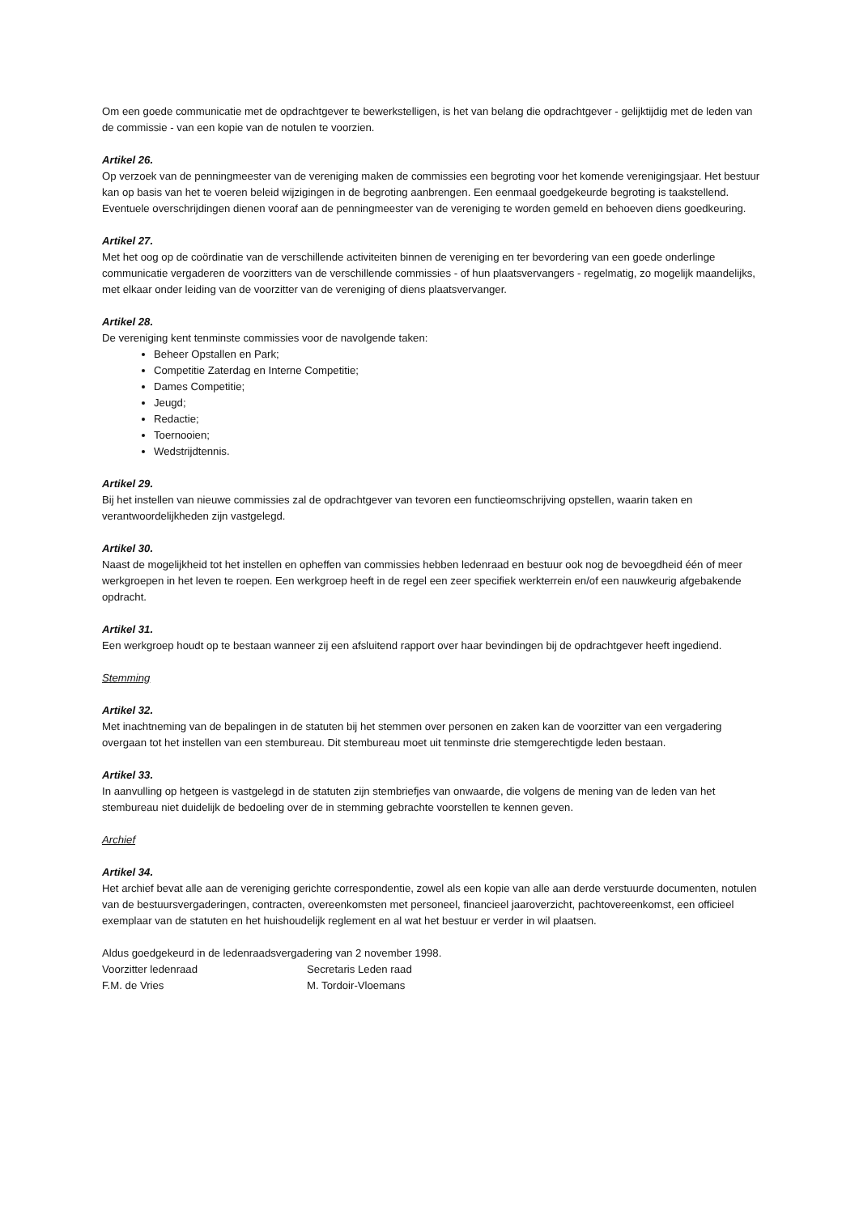Om een goede communicatie met de opdrachtgever te bewerkstelligen, is het van belang die opdrachtgever - gelijktijdig met de leden van de commissie - van een kopie van de notulen te voorzien.
Artikel 26.
Op verzoek van de penningmeester van de vereniging maken de commissies een begroting voor het komende verenigingsjaar. Het bestuur kan op basis van het te voeren beleid wijzigingen in de begroting aanbrengen. Een eenmaal goedgekeurde begroting is taakstellend. Eventuele overschrijdingen dienen vooraf aan de penningmeester van de vereniging te worden gemeld en behoeven diens goedkeuring.
Artikel 27.
Met het oog op de coördinatie van de verschillende activiteiten binnen de vereniging en ter bevordering van een goede onderlinge communicatie vergaderen de voorzitters van de verschillende commissies - of hun plaatsvervangers - regelmatig, zo mogelijk maandelijks, met elkaar onder leiding van de voorzitter van de vereniging of diens plaatsvervanger.
Artikel 28.
De vereniging kent tenminste commissies voor de navolgende taken:
Beheer Opstallen en Park;
Competitie Zaterdag en Interne Competitie;
Dames Competitie;
Jeugd;
Redactie;
Toernooien;
Wedstrijdtennis.
Artikel 29.
Bij het instellen van nieuwe commissies zal de opdrachtgever van tevoren een functieomschrijving opstellen, waarin taken en verantwoordelijkheden zijn vastgelegd.
Artikel 30.
Naast de mogelijkheid tot het instellen en opheffen van commissies hebben ledenraad en bestuur ook nog de bevoegdheid één of meer werkgroepen in het leven te roepen. Een werkgroep heeft in de regel een zeer specifiek werkterrein en/of een nauwkeurig afgebakende opdracht.
Artikel 31.
Een werkgroep houdt op te bestaan wanneer zij een afsluitend rapport over haar bevindingen bij de opdrachtgever heeft ingediend.
Stemming
Artikel 32.
Met inachtneming van de bepalingen in de statuten bij het stemmen over personen en zaken kan de voorzitter van een vergadering overgaan tot het instellen van een stembureau. Dit stembureau moet uit tenminste drie stemgerechtigde leden bestaan.
Artikel 33.
In aanvulling op hetgeen is vastgelegd in de statuten zijn stembriefjes van onwaarde, die volgens de mening van de leden van het stembureau niet duidelijk de bedoeling over de in stemming gebrachte voorstellen te kennen geven.
Archief
Artikel 34.
Het archief bevat alle aan de vereniging gerichte correspondentie, zowel als een kopie van alle aan derde verstuurde documenten, notulen van de bestuursvergaderingen, contracten, overeenkomsten met personeel, financieel jaaroverzicht, pachtovereenkomst, een officieel exemplaar van de statuten en het huishoudelijk reglement en al wat het bestuur er verder in wil plaatsen.
Aldus goedgekeurd in de ledenraadsvergadering van 2 november 1998.
Voorzitter ledenraad Secretaris Leden raad
F.M. de Vries M. Tordoir-Vloemans